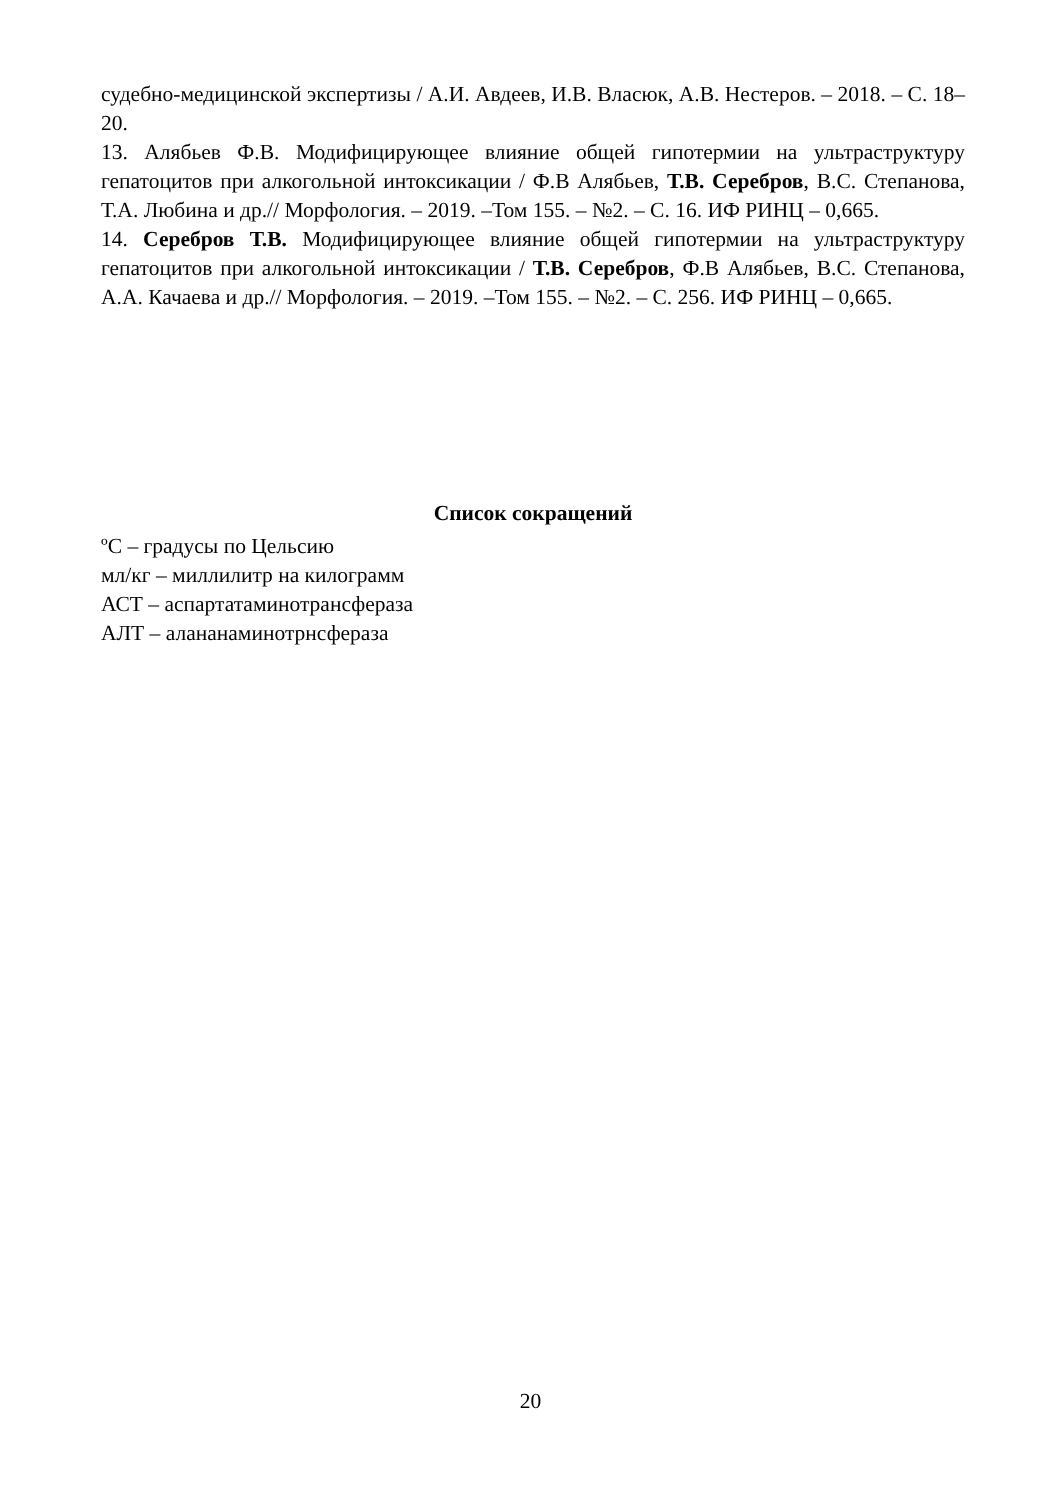судебно-медицинской экспертизы / А.И. Авдеев, И.В. Власюк, А.В. Нестеров. – 2018. – С. 18–20.
13. Алябьев Ф.В. Модифицирующее влияние общей гипотермии на ультраструктуру гепатоцитов при алкогольной интоксикации / Ф.В Алябьев, Т.В. Серебров, В.С. Степанова, Т.А. Любина и др.// Морфология. – 2019. –Том 155. – №2. – С. 16. ИФ РИНЦ – 0,665.
14. Серебров Т.В. Модифицирующее влияние общей гипотермии на ультраструктуру гепатоцитов при алкогольной интоксикации / Т.В. Серебров, Ф.В Алябьев, В.С. Степанова, А.А. Качаева и др.// Морфология. – 2019. –Том 155. – №2. – С. 256. ИФ РИНЦ – 0,665.
Список сокращений
ºС – градусы по Цельсию
мл/кг – миллилитр на килограмм
АСТ – аспартатаминотрансфераза
АЛТ – алананаминотрнсфераза
20